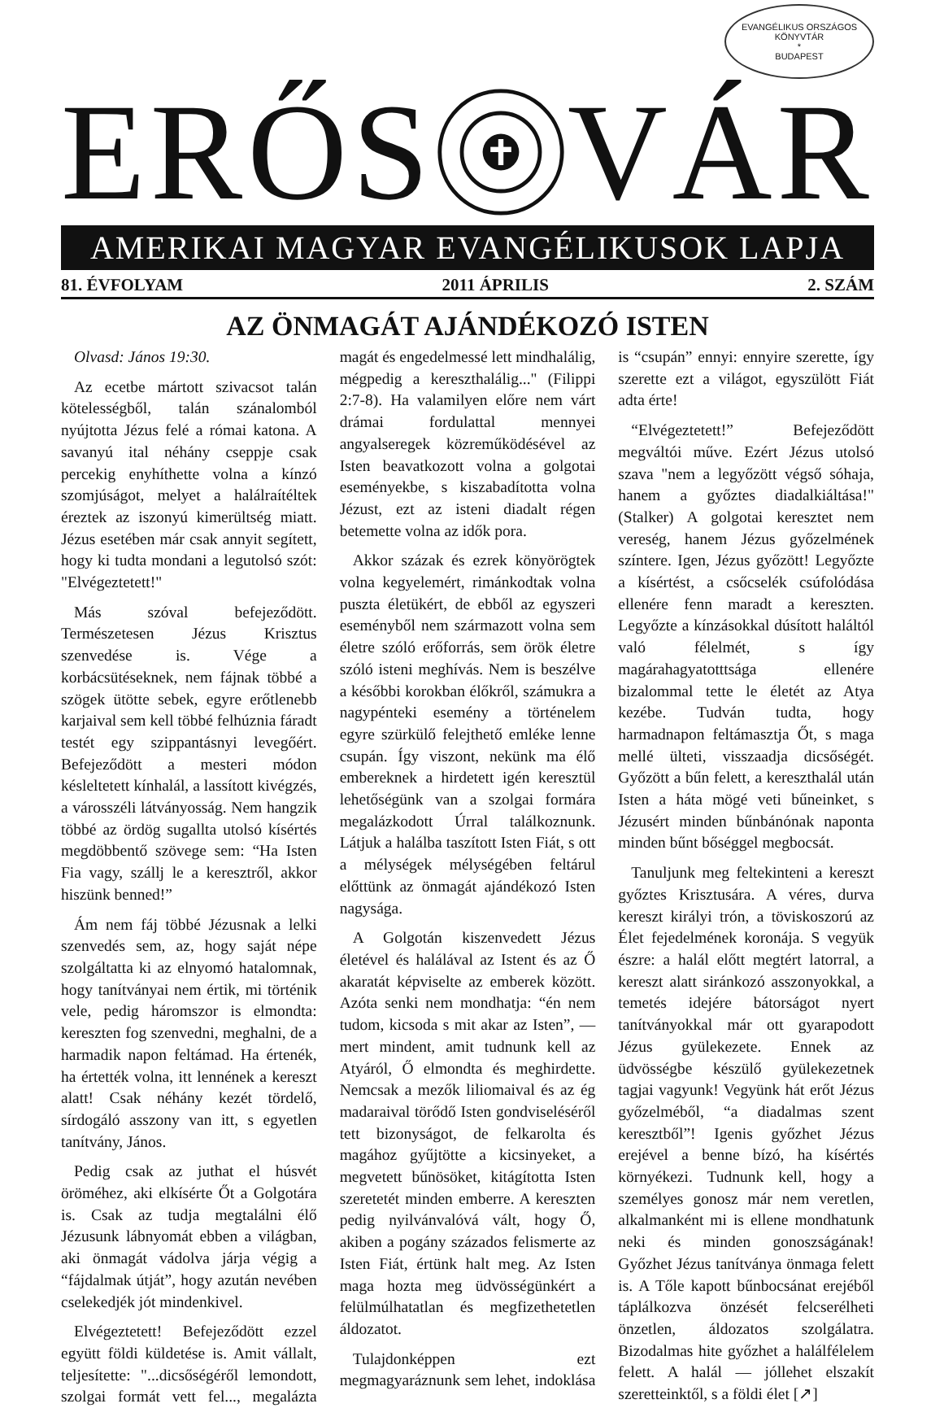EVANGÉLIKUS ORSZÁGOS KÖNYVTÁR
*
BUDAPEST
ERŐS VÁR
AMERIKAI MAGYAR EVANGÉLIKUSOK LAPJA
81. ÉVFOLYAM 2011 ÁPRILIS 2. SZÁM
AZ ÖNMAGÁT AJÁNDÉKOZÓ ISTEN
Olvasd: János 19:30.
Az ecetbe mártott szivacsot talán kötelességből, talán szánalomból nyújtotta Jézus felé a római katona. A savanyú ital néhány cseppje csak percekig enyhíthette volna a kínzó szomjúságot, melyet a halálraítéltek éreztek az iszonyú kimerültség miatt. Jézus esetében már csak annyit segített, hogy ki tudta mondani a legutolsó szót: "Elvégeztetett!"
Más szóval befejeződött. Természetesen Jézus Krisztus szenvedése is. Vége a korbácsütéseknek, nem fájnak többé a szögek ütötte sebek, egyre erőtlenebb karjaival sem kell többé felhúznia fáradt testét egy szippantásnyi levegőért. Befejeződött a mesteri módon késleltetett kínhalál, a lassított kivégzés, a városszéli látványosság. Nem hangzik többé az ördög sugallta utolsó kísértés megdöbbentő szövege sem: “Ha Isten Fia vagy, szállj le a keresztről, akkor hiszünk benned!”
Ám nem fáj többé Jézusnak a lelki szenvedés sem, az, hogy saját népe szolgáltatta ki az elnyomó hatalomnak, hogy tanítványai nem értik, mi történik vele, pedig háromszor is elmondta: kereszten fog szenvedni, meghalni, de a harmadik napon feltámad. Ha értenék, ha értették volna, itt lennének a kereszt alatt! Csak néhány kezét tördelő, sírdogáló asszony van itt, s egyetlen tanítvány, János.
Pedig csak az juthat el húsvét öröméhez, aki elkísérte Őt a Golgotára is. Csak az tudja megtalálni élő Jézusunk lábnyomát ebben a világban, aki önmagát vádolva járja végig a “fájdalmak útját”, hogy azután nevében cselekedjék jót mindenkivel.
Elvégeztetett! Befejeződött ezzel együtt földi küldetése is. Amit vállalt, teljesítette: "...dicsőségéről lemondott, szolgai formát vett fel..., megalázta magát és engedelmessé lett mindhalálig, mégpedig a kereszthalálig..." (Filippi 2:7-8). Ha valamilyen előre nem várt drámai fordulattal mennyei angyalseregek közreműködésével az Isten beavatkozott volna a golgotai eseményekbe, s kiszabadította volna Jézust, ezt az isteni diadalt régen betemette volna az idők pora.
Akkor százak és ezrek könyörögtek volna kegyelemért, rimánkodtak volna puszta életükért, de ebből az egyszeri eseményből nem származott volna sem életre szóló erőforrás, sem örök életre szóló isteni meghívás. Nem is beszélve a későbbi korokban élőkről, számukra a nagypénteki esemény a történelem egyre szürkülő felejthető emléke lenne csupán. Így viszont, nekünk ma élő embereknek a hirdetett igén keresztül lehetőségünk van a szolgai formára megalázkodott Úrral találkoznunk. Látjuk a halálba taszított Isten Fiát, s ott a mélységek mélységében feltárul előttünk az önmagát ajándékozó Isten nagysága.
A Golgotán kiszenvedett Jézus életével és halálával az Istent és az Ő akaratát képviselte az emberek között. Azóta senki nem mondhatja: “én nem tudom, kicsoda s mit akar az Isten”, — mert mindent, amit tudnunk kell az Atyáról, Ő elmondta és meghirdette. Nemcsak a mezők liliomaival és az ég madaraival törődő Isten gondviseléséről tett bizonyságot, de felkarolta és magához gyűjtötte a kicsinyeket, a megvetett bűnösöket, kitágította Isten szeretetét minden emberre. A kereszten pedig nyilvánvalóvá vált, hogy Ő, akiben a pogány százados felismerte az Isten Fiát, értünk halt meg. Az Isten maga hozta meg üdvösségünkért a felülmúlhatatlan és megfizethetetlen áldozatot.
Tulajdonképpen ezt megmagyaráznunk sem lehet, indoklása is “csupán” ennyi: ennyire szerette, így szerette ezt a világot, egyszülött Fiát adta érte!
“Elvégeztetett!” Befejeződött megváltói műve. Ezért Jézus utolsó szava "nem a legyőzött végső sóhaja, hanem a győztes diadalkiáltása!" (Stalker) A golgotai keresztet nem vereség, hanem Jézus győzelmének színtere. Igen, Jézus győzött! Legyőzte a kísértést, a csőcselék csúfolódása ellenére fenn maradt a kereszten. Legyőzte a kínzásokkal dúsított haláltól való félelmét, s így magárahagyatotttsága ellenére bizalommal tette le életét az Atya kezébe. Tudván tudta, hogy harmadnapon feltámasztja Őt, s maga mellé ülteti, visszaadja dicsőségét. Győzött a bűn felett, a kereszthalál után Isten a háta mögé veti bűneinket, s Jézusért minden bűnbánónak naponta minden bűnt bőséggel megbocsát.
Tanuljunk meg feltekinteni a kereszt győztes Krisztusára. A véres, durva kereszt királyi trón, a töviskoszorú az Élet fejedelmének koronája. S vegyük észre: a halál előtt megtért latorral, a kereszt alatt siránkozó asszonyokkal, a temetés idejére bátorságot nyert tanítványokkal már ott gyarapodott Jézus gyülekezete. Ennek az üdvösségbe készülő gyülekezetnek tagjai vagyunk! Vegyünk hát erőt Jézus győzelméből, “a diadalmas szent keresztből”! Igenis győzhet Jézus erejével a benne bízó, ha kísértés környékezi. Tudnunk kell, hogy a személyes gonosz már nem veretlen, alkalmanként mi is ellene mondhatunk neki és minden gonoszságának! Győzhet Jézus tanítványa önmaga felett is. A Tőle kapott bűnbocsánat erejéből táplálkozva önzését felcserélheti önzetlen, áldozatos szolgálatra. Bizodalmas hite győzhet a halálfélelem felett. A halál — jóllehet elszakít szeretteinktől, s a földi élet [↗]